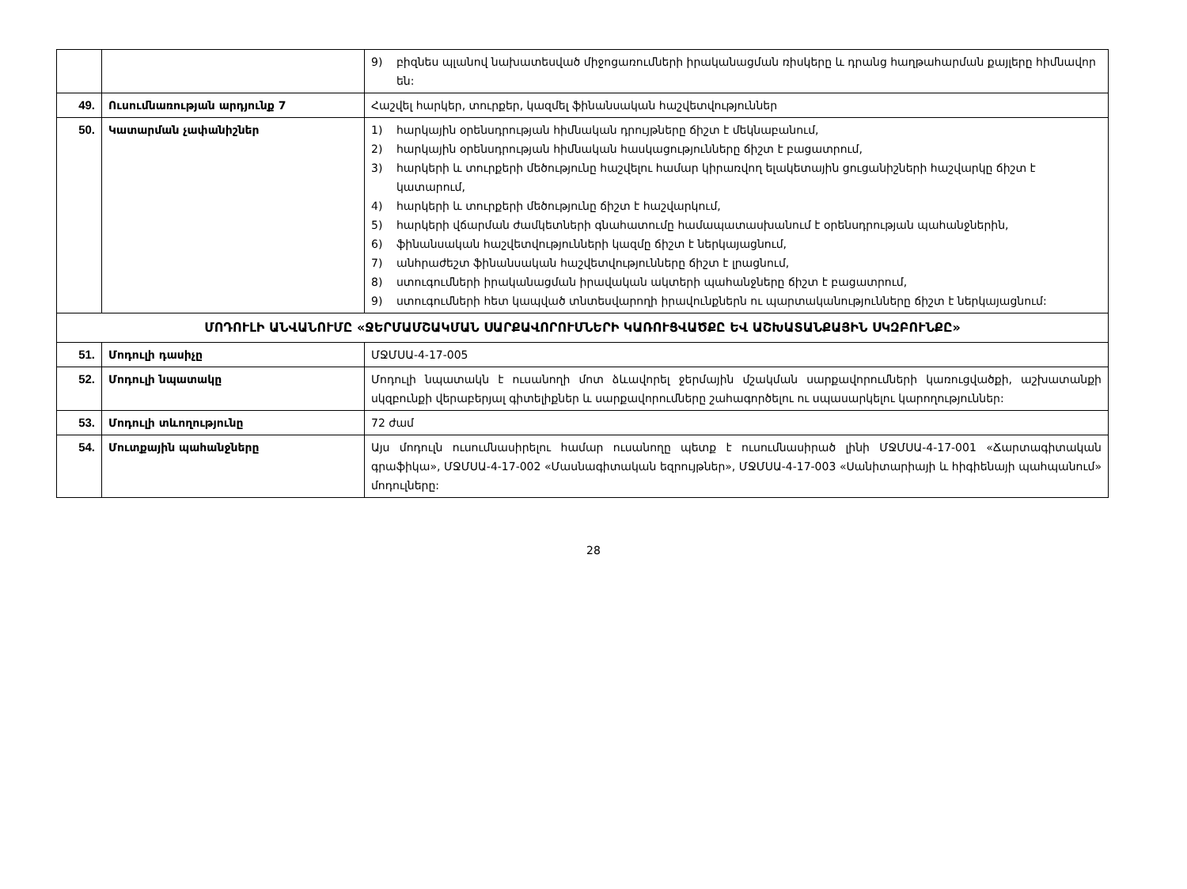| | | 9) բիզնես պլանով նախատեսված միջոցառումների իրականացման ռիսկերը և դրանց հաղթահարման քայլերը հիմնավոր են: |
| 49. | Ուսումնառության արդյունք 7 | Հաշվել հարկեր, տուրքեր, կազմել ֆինանսական հաշվետվություններ |
| 50. | Կատարման չափանիշներ | 1) հարկային օրենսդրության հիմնական դրույթները ճիշտ է մեկնաբանում, 2) հարկային օրենսդրության հիմնական հասկացությունները ճիշտ է բացատրում, 3) հարկերի և տուրքերի մեծությունը հաշվելու համար կիրառվող ելակետային ցուցանիշների հաշվարկը ճիշտ է կատարում, 4) հարկերի և տուրքերի մեծությունը ճիշտ է հաշվարկում, 5) հարկերի վճարման ժամկետների գնահատումը համապատասխանում է օրենսդրության պահանջներին, 6) ֆինանսական հաշվետվությունների կազմը ճիշտ է ներկայացնում, 7) անհրաժեշտ ֆինանսական հաշվետվությունները ճիշտ է լրացնում, 8) ստուգումների իրականացման իրավական ակտերի պահանջները ճիշտ է բացատրում, 9) ստուգումների հետ կապված տնտեսվարողի իրավունքներն ու պարտականությունները ճիշտ է ներկայացնում: |
| ՄՈԴՈՒԼԻ ԱՆՎԱՆՈՒՄԸ «ՋԵՐՄԱՄՇԱԿՄԱՆ ՍԱՐՔԱՎՈՐՈՒՄՆԵՐԻ ԿԱՌՈՒՑՎԱԾՔԸ ԵՎ ԱՇԽԱՏԱՆՔԱՅԻՆ ՍԿԶԲՈՒՆՔԸ» | | |
| 51. | Մոդուլի դասիչը | ՄՋՄՍԱ-4-17-005 |
| 52. | Մոդուլի նպատակը | Մոդուլի նպատակն է ուսանողի մոտ ձևավորել ջերմային մշակման սարքավորումների կառուցվածքի, աշխատանքի սկզբունքի վերաբերյալ գիտելիքներ և սարքավորումները շահագործելու ու սպասարկելու կարողություններ: |
| 53. | Մոդուլի տևողությունը | 72 ժամ |
| 54. | Մուտքային պահանջները | Այս մոդուլն ուսումնասիրելու համար ուսանողը պետք է ուսումնասիրած լինի ՄՋՄՍԱ-4-17-001 «Ճարտագիտական գրաֆիկա», ՄՋՄՍԱ-4-17-002 «Մասնագիտական եզրույթներ», ՄՋՄՍԱ-4-17-003 «Սանիտարիայի և հիգիենայի պահպանում» մոդուլները: |
28